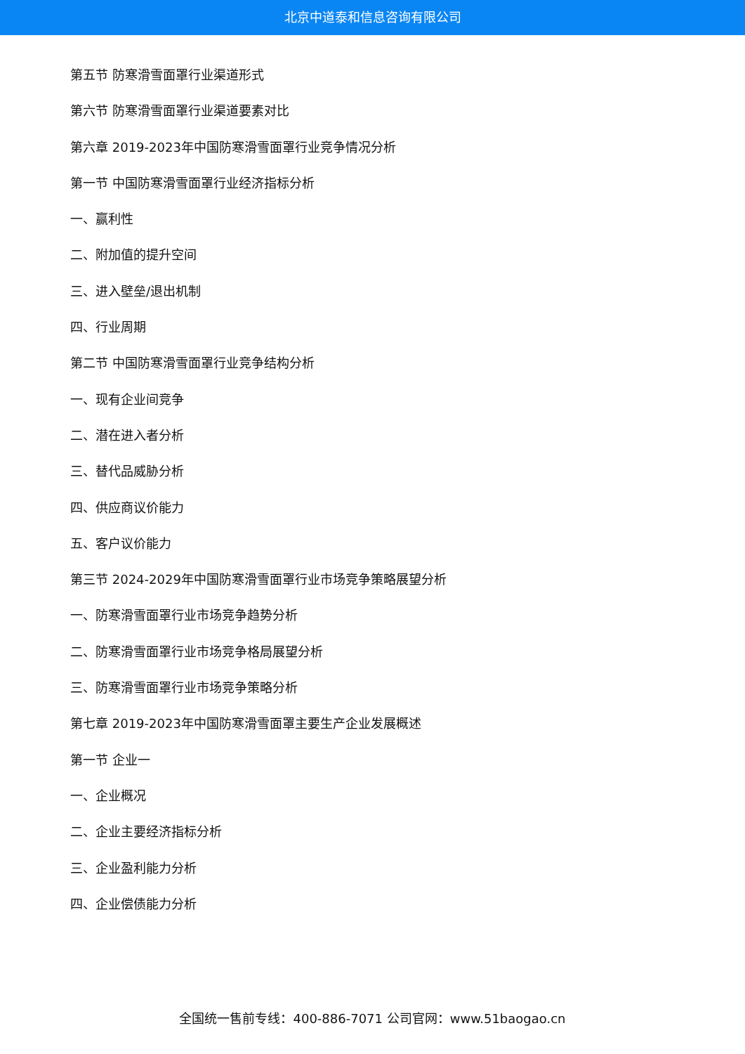北京中道泰和信息咨询有限公司
第五节 防寒滑雪面罩行业渠道形式
第六节 防寒滑雪面罩行业渠道要素对比
第六章 2019-2023年中国防寒滑雪面罩行业竞争情况分析
第一节 中国防寒滑雪面罩行业经济指标分析
一、赢利性
二、附加值的提升空间
三、进入壁垒/退出机制
四、行业周期
第二节 中国防寒滑雪面罩行业竞争结构分析
一、现有企业间竞争
二、潜在进入者分析
三、替代品威胁分析
四、供应商议价能力
五、客户议价能力
第三节 2024-2029年中国防寒滑雪面罩行业市场竞争策略展望分析
一、防寒滑雪面罩行业市场竞争趋势分析
二、防寒滑雪面罩行业市场竞争格局展望分析
三、防寒滑雪面罩行业市场竞争策略分析
第七章 2019-2023年中国防寒滑雪面罩主要生产企业发展概述
第一节 企业一
一、企业概况
二、企业主要经济指标分析
三、企业盈利能力分析
四、企业偿债能力分析
全国统一售前专线：400-886-7071 公司官网：www.51baogao.cn